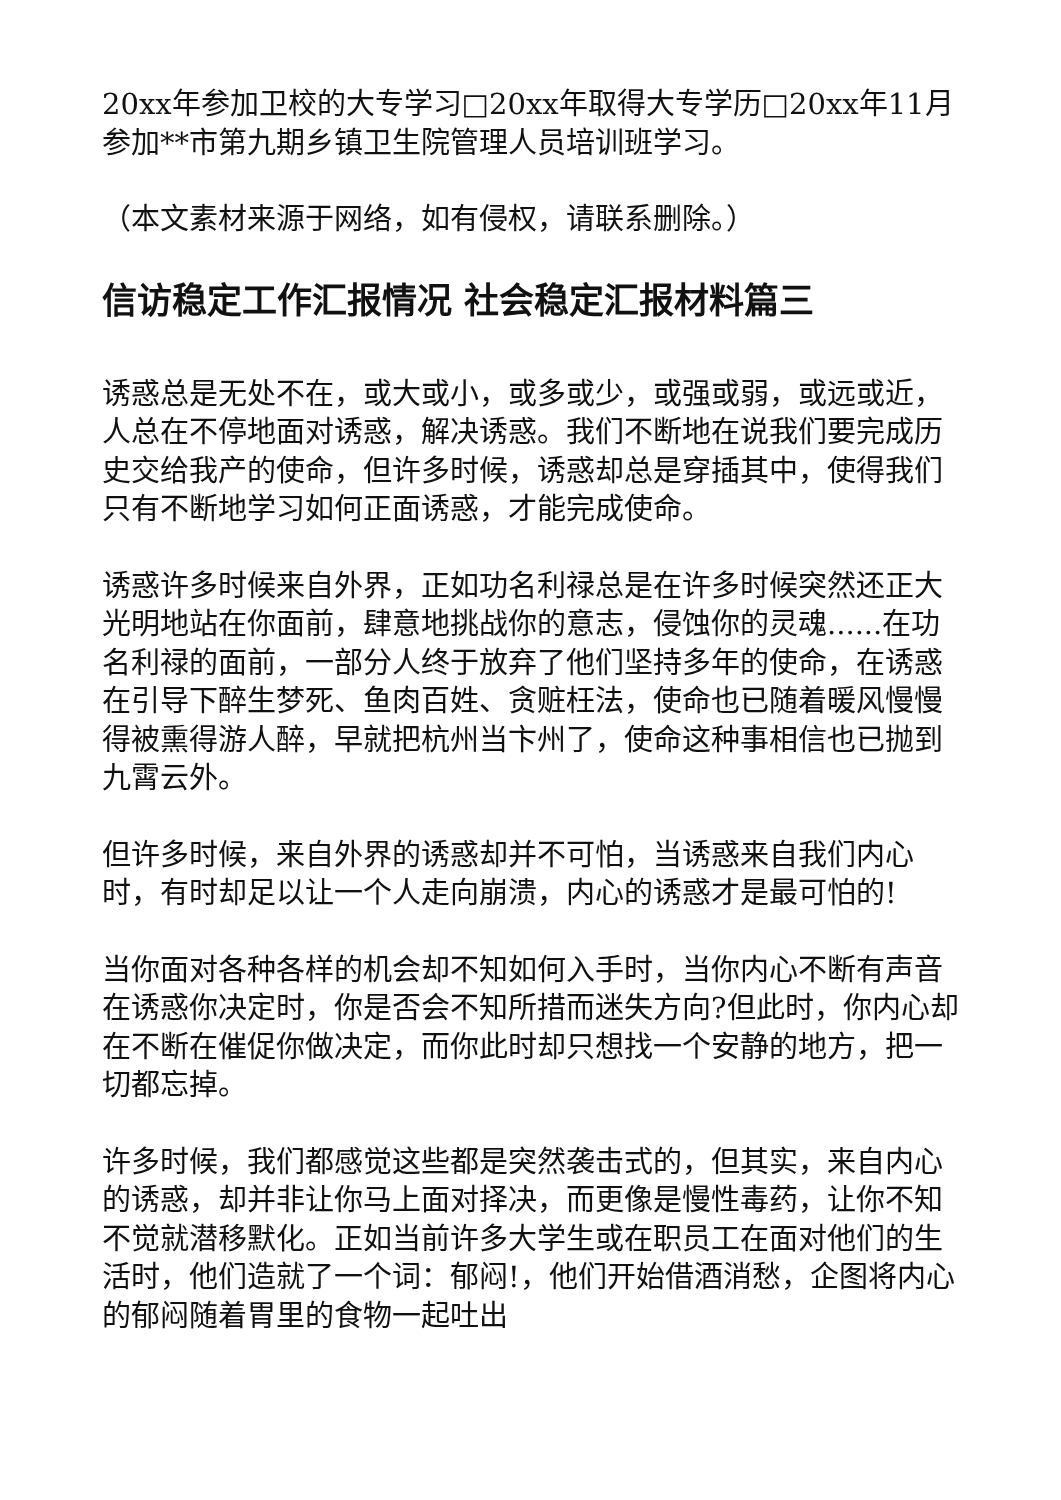20xx年参加卫校的大专学习□20xx年取得大专学历□20xx年11月参加**市第九期乡镇卫生院管理人员培训班学习。
（本文素材来源于网络，如有侵权，请联系删除。）
信访稳定工作汇报情况 社会稳定汇报材料篇三
诱惑总是无处不在，或大或小，或多或少，或强或弱，或远或近，人总在不停地面对诱惑，解决诱惑。我们不断地在说我们要完成历史交给我产的使命，但许多时候，诱惑却总是穿插其中，使得我们只有不断地学习如何正面诱惑，才能完成使命。
诱惑许多时候来自外界，正如功名利禄总是在许多时候突然还正大光明地站在你面前，肆意地挑战你的意志，侵蚀你的灵魂......在功名利禄的面前，一部分人终于放弃了他们坚持多年的使命，在诱惑在引导下醉生梦死、鱼肉百姓、贪赃枉法，使命也已随着暖风慢慢得被熏得游人醉，早就把杭州当卞州了，使命这种事相信也已抛到九霄云外。
但许多时候，来自外界的诱惑却并不可怕，当诱惑来自我们内心时，有时却足以让一个人走向崩溃，内心的诱惑才是最可怕的!
当你面对各种各样的机会却不知如何入手时，当你内心不断有声音在诱惑你决定时，你是否会不知所措而迷失方向?但此时，你内心却在不断在催促你做决定，而你此时却只想找一个安静的地方，把一切都忘掉。
许多时候，我们都感觉这些都是突然袭击式的，但其实，来自内心的诱惑，却并非让你马上面对择决，而更像是慢性毒药，让你不知不觉就潜移默化。正如当前许多大学生或在职员工在面对他们的生活时，他们造就了一个词：郁闷!，他们开始借酒消愁，企图将内心的郁闷随着胃里的食物一起吐出